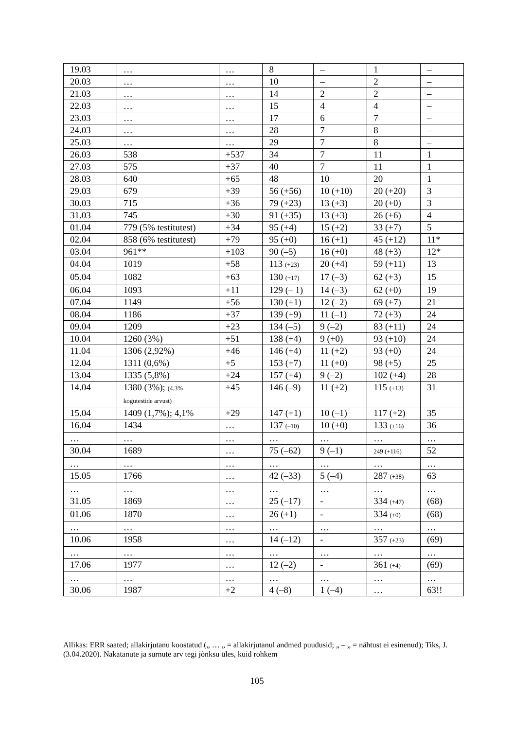| 19.03 | … | … | 8 | – | 1 | – |
| 20.03 | … | … | 10 | – | 2 | – |
| 21.03 | … | … | 14 | 2 | 2 | – |
| 22.03 | … | … | 15 | 4 | 4 | – |
| 23.03 | … | … | 17 | 6 | 7 | – |
| 24.03 | … | … | 28 | 7 | 8 | – |
| 25.03 | … | … | 29 | 7 | 8 | – |
| 26.03 | 538 | +537 | 34 | 7 | 11 | 1 |
| 27.03 | 575 | +37 | 40 | 7 | 11 | 1 |
| 28.03 | 640 | +65 | 48 | 10 | 20 | 1 |
| 29.03 | 679 | +39 | 56 (+56) | 10 (+10) | 20 (+20) | 3 |
| 30.03 | 715 | +36 | 79 (+23) | 13 (+3) | 20 (+0) | 3 |
| 31.03 | 745 | +30 | 91 (+35) | 13 (+3) | 26 (+6) | 4 |
| 01.04 | 779 (5% testitutest) | +34 | 95 (+4) | 15 (+2) | 33 (+7) | 5 |
| 02.04 | 858 (6% testitutest) | +79 | 95 (+0) | 16 (+1) | 45 (+12) | 11* |
| 03.04 | 961** | +103 | 90 (–5) | 16 (+0) | 48 (+3) | 12* |
| 04.04 | 1019 | +58 | 113 (+23) | 20 (+4) | 59 (+11) | 13 |
| 05.04 | 1082 | +63 | 130 (+17) | 17 (–3) | 62 (+3) | 15 |
| 06.04 | 1093 | +11 | 129 (– 1) | 14 (–3) | 62 (+0) | 19 |
| 07.04 | 1149 | +56 | 130 (+1) | 12 (–2) | 69 (+7) | 21 |
| 08.04 | 1186 | +37 | 139 (+9) | 11 (–1) | 72 (+3) | 24 |
| 09.04 | 1209 | +23 | 134 (–5) | 9 (–2) | 83 (+11) | 24 |
| 10.04 | 1260 (3%) | +51 | 138 (+4) | 9 (+0) | 93 (+10) | 24 |
| 11.04 | 1306 (2,92%) | +46 | 146 (+4) | 11 (+2) | 93 (+0) | 24 |
| 12.04 | 1311 (0,6%) | +5 | 153 (+7) | 11 (+0) | 98 (+5) | 25 |
| 13.04 | 1335 (5,8%) | +24 | 157 (+4) | 9 (–2) | 102 (+4) | 28 |
| 14.04 | 1380 (3%); (4,3% kogutestide arvust) | +45 | 146 (–9) | 11 (+2) | 115 (+13) | 31 |
| 15.04 | 1409 (1,7%); 4,1% | +29 | 147 (+1) | 10 (–1) | 117 (+2) | 35 |
| 16.04 | 1434 | … | 137 (–10) | 10 (+0) | 133 (+16) | 36 |
| … | … | … | … | … | … | … |
| 30.04 | 1689 | … | 75 (–62) | 9 (–1) | 249 (+116) | 52 |
| … | … | … | … | … | … | … |
| 15.05 | 1766 | … | 42 (–33) | 5 (–4) | 287 (+38) | 63 |
| … | … | … | … | … | … | … |
| 31.05 | 1869 | … | 25 (–17) | - | 334 (+47) | (68) |
| 01.06 | 1870 | … | 26 (+1) | - | 334 (+0) | (68) |
| … | … | … | … | … | … | … |
| 10.06 | 1958 | … | 14 (–12) | - | 357 (+23) | (69) |
| … | … | … | … | … | … | … |
| 17.06 | 1977 | … | 12 (–2) | - | 361 (+4) | (69) |
| … | … | … | … | … | … | … |
| 30.06 | 1987 | +2 | 4 (–8) | 1 (–4) | … | 63!! |
Allikas: ERR saated; allakirjutanu koostatud („ … „ = allakirjutanul andmed puudusid; „ – „ = nähtust ei esinenud); Tiks, J. (3.04.2020). Nakatanute ja surnute arv tegi jõnksu üles, kuid rohkem
105